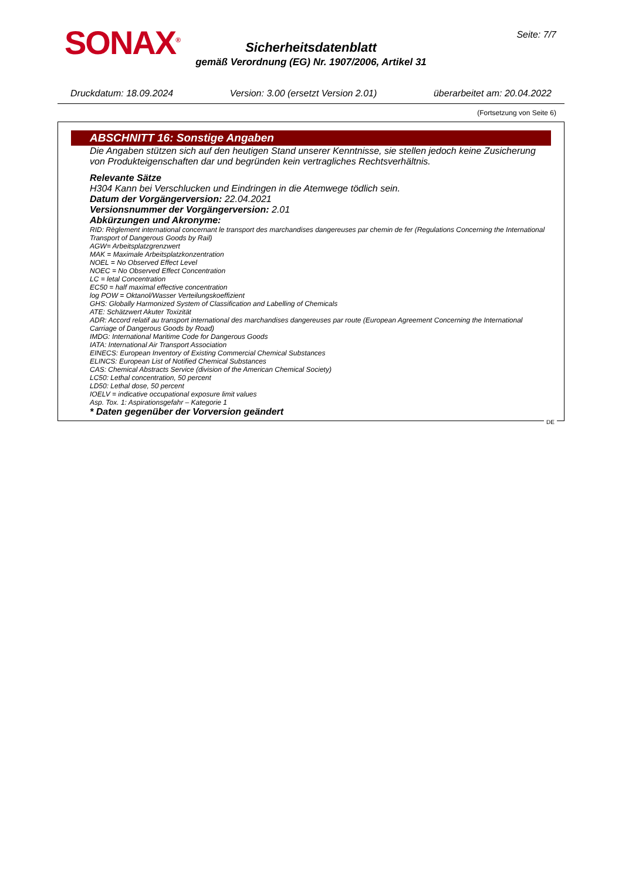SONAX<sup>®</sup> Seite: 7/7
Sicherheitsdatenblatt
gemäß Verordnung (EG) Nr. 1907/2006, Artikel 31
Druckdatum: 18.09.2024 Version: 3.00 (ersetzt Version 2.01) überarbeitet am: 20.04.2022
(Fortsetzung von Seite 6)
ABSCHNITT 16: Sonstige Angaben
Die Angaben stützen sich auf den heutigen Stand unserer Kenntnisse, sie stellen jedoch keine Zusicherung von Produkteigenschaften dar und begründen kein vertragliches Rechtsverhältnis.
Relevante Sätze
H304 Kann bei Verschlucken und Eindringen in die Atemwege tödlich sein.
Datum der Vorgängerversion: 22.04.2021
Versionsnummer der Vorgängerversion: 2.01
Abkürzungen und Akronyme:
RID: Règlement international concernant le transport des marchandises dangereuses par chemin de fer (Regulations Concerning the International Transport of Dangerous Goods by Rail)
AGW= Arbeitsplatzgrenzwert
MAK = Maximale Arbeitsplatzkonzentration
NOEL = No Observed Effect Level
NOEC = No Observed Effect Concentration
LC = letal Concentration
EC50 = half maximal effective concentration
log POW = Oktanol/Wasser Verteilungskoeffizient
GHS: Globally Harmonized System of Classification and Labelling of Chemicals
ATE: Schätzwert Akuter Toxizität
ADR: Accord relatif au transport international des marchandises dangereuses par route (European Agreement Concerning the International Carriage of Dangerous Goods by Road)
IMDG: International Maritime Code for Dangerous Goods
IATA: International Air Transport Association
EINECS: European Inventory of Existing Commercial Chemical Substances
ELINCS: European List of Notified Chemical Substances
CAS: Chemical Abstracts Service (division of the American Chemical Society)
LC50: Lethal concentration, 50 percent
LD50: Lethal dose, 50 percent
IOELV = indicative occupational exposure limit values
Asp. Tox. 1: Aspirationsgefahr – Kategorie 1
* Daten gegenüber der Vorversion geändert
DE